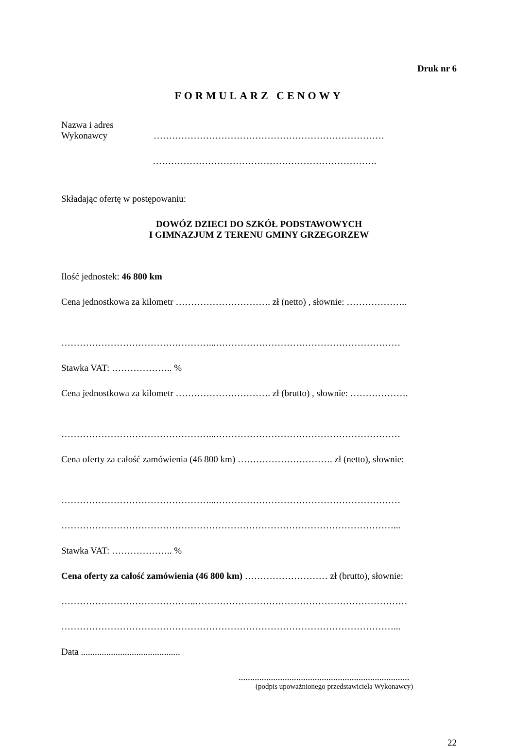Druk nr 6
FORMULARZ CENOWY
Nazwa i adres
Wykonawcy …………………………………………………………………
……………………………………………………………….
Składając ofertę w postępowaniu:
DOWÓZ DZIECI DO SZKÓŁ PODSTAWOWYCH
I GIMNAZJUM Z TERENU GMINY GRZEGORZEW
Ilość jednostek: 46 800 km
Cena jednostkowa za kilometr …………………………. zł (netto) , słownie: ………………..
…………………………………………...……………………………………………………
Stawka VAT: ……………….. %
Cena jednostkowa za kilometr …………………………. zł (brutto) , słownie: ……………….
…………………………………………...……………………………………………………
Cena oferty za całość zamówienia (46 800 km) …………………………. zł (netto), słownie:
…………………………………………...……………………………………………………
………………………………………………………………………………………………...
Stawka VAT: ……………….. %
Cena oferty za całość zamówienia (46 800 km) ……………………… zł (brutto), słownie:
……………………………………..……………………………………………………………
………………………………………………………………………………………………...
Data ...........................................
..........................................................................
(podpis upoważnionego przedstawiciela Wykonawcy)
22